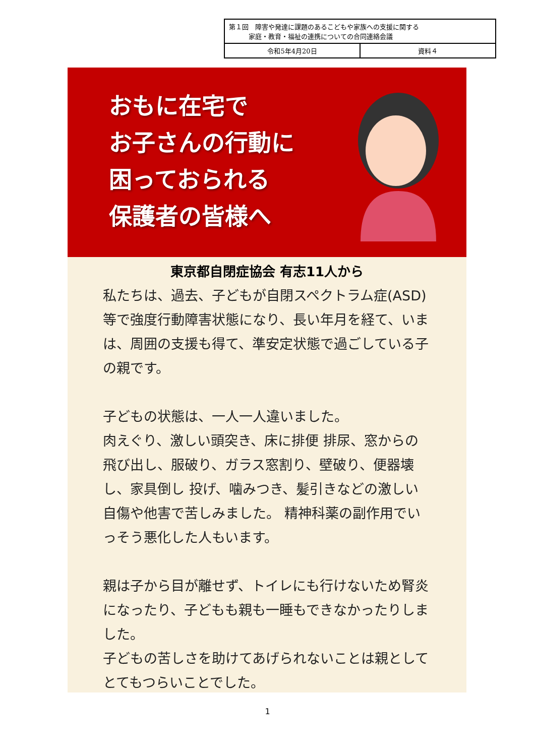| 第１回 障害や発達に課題のあるこどもや家族への支援に関する 家庭・教育・福祉の連携についての合同連絡会議 | |
| 令和5年4月20日 | 資料４ |
おもに在宅で
お子さんの行動に
困っておられる
保護者の皆様へ
東京都自閉症協会 有志11人から
私たちは、過去、子どもが自閉スペクトラム症(ASD) 等で強度行動障害状態になり、長い年月を経て、いまは、周囲の支援も得て、準安定状態で過ごしている子の親です。
子どもの状態は、一人一人違いました。
肉えぐり、激しい頭突き、床に排便 排尿、窓からの飛び出し、服破り、ガラス窓割り、壁破り、便器壊し、家具倒し 投げ、噛みつき、髪引きなどの激しい自傷や他害で苦しみました。 精神科薬の副作用でいっそう悪化した人もいます。
親は子から目が離せず、トイレにも行けないため腎炎になったり、子どもも親も一睡もできなかったりしました。
子どもの苦しさを助けてあげられないことは親としてとてもつらいことでした。
1